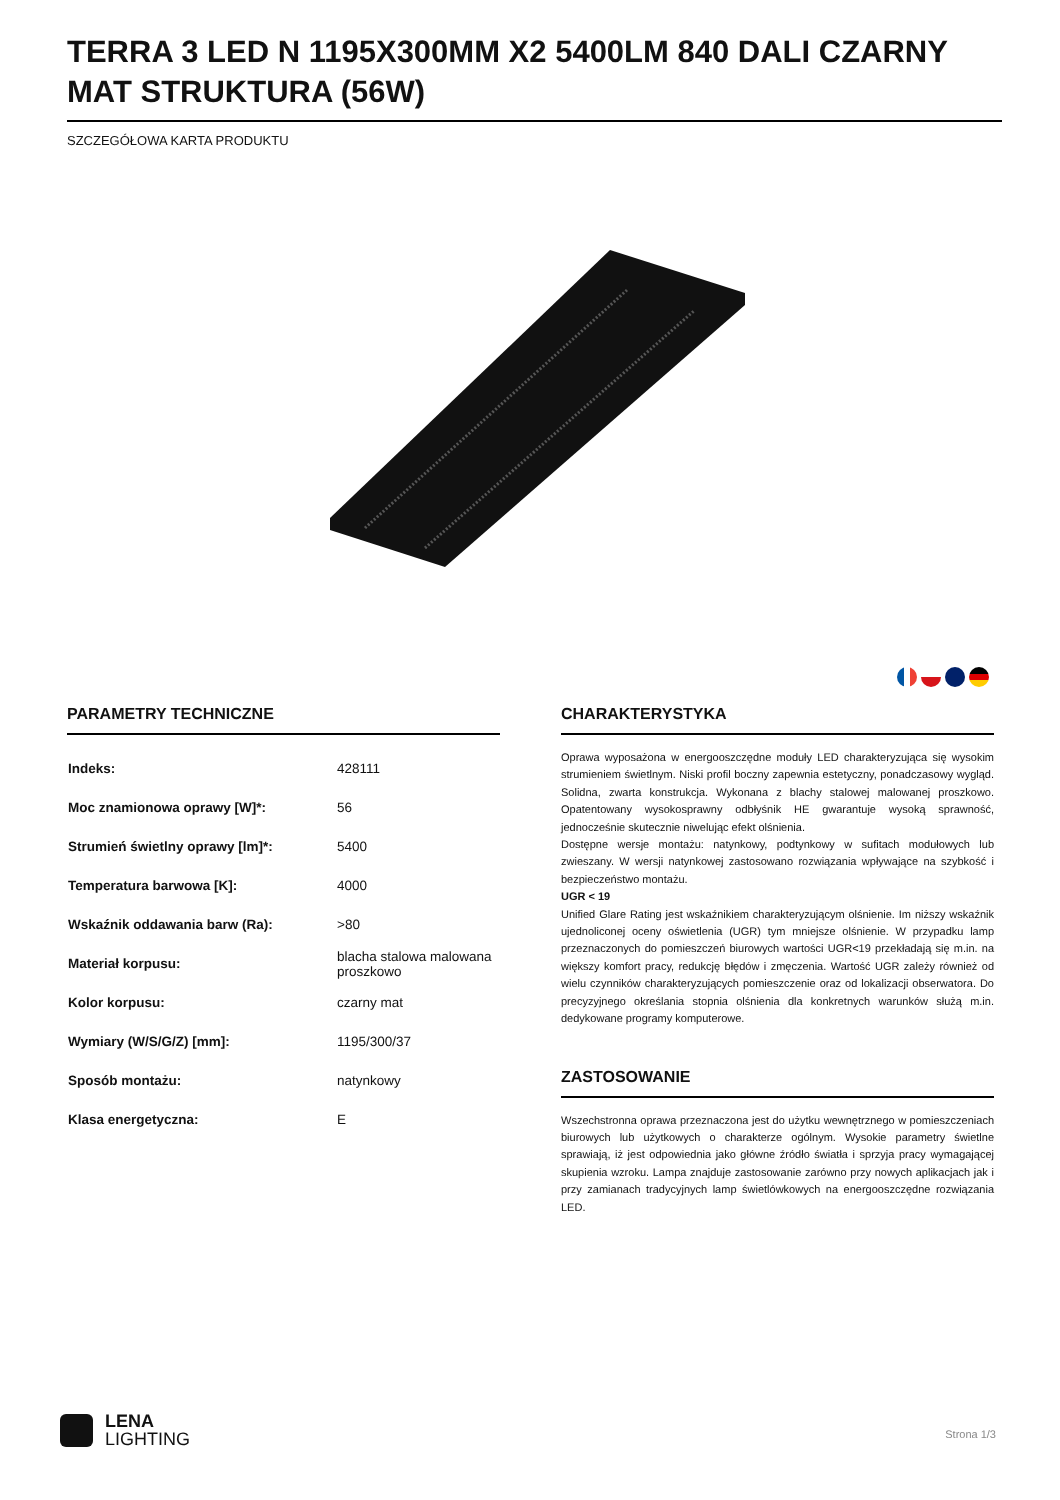TERRA 3 LED N 1195X300MM X2 5400LM 840 DALI CZARNY MAT STRUKTURA (56W)
SZCZEGÓŁOWA KARTA PRODUKTU
PARAMETRY TECHNICZNE
| Indeks: | 428111 |
| Moc znamionowa oprawy [W]*: | 56 |
| Strumień świetlny oprawy [lm]*: | 5400 |
| Temperatura barwowa [K]: | 4000 |
| Wskaźnik oddawania barw (Ra): | >80 |
| Materiał korpusu: | blacha stalowa malowana proszkowo |
| Kolor korpusu: | czarny mat |
| Wymiary (W/S/G/Z) [mm]: | 1195/300/37 |
| Sposób montażu: | natynkowy |
| Klasa energetyczna: | E |
CHARAKTERYSTYKA
Oprawa wyposażona w energooszczędne moduły LED charakteryzująca się wysokim strumieniem świetlnym. Niski profil boczny zapewnia estetyczny, ponadczasowy wygląd. Solidna, zwarta konstrukcja. Wykonana z blachy stalowej malowanej proszkowo. Opatentowany wysokosprawny odbłyśnik HE gwarantuje wysoką sprawność, jednocześnie skutecznie niwelując efekt olśnienia.
Dostępne wersje montażu: natynkowy, podtynkowy w sufitach modułowych lub zwieszany. W wersji natynkowej zastosowano rozwiązania wpływające na szybkość i bezpieczeństwo montażu.
UGR < 19
Unified Glare Rating jest wskaźnikiem charakteryzującym olśnienie. Im niższy wskaźnik ujednoliconej oceny oświetlenia (UGR) tym mniejsze olśnienie. W przypadku lamp przeznaczonych do pomieszczeń biurowych wartości UGR<19 przekładają się m.in. na większy komfort pracy, redukcję błędów i zmęczenia. Wartość UGR zależy również od wielu czynników charakteryzujących pomieszczenie oraz od lokalizacji obserwatora. Do precyzyjnego określania stopnia olśnienia dla konkretnych warunków służą m.in. dedykowane programy komputerowe.
ZASTOSOWANIE
Wszechstronna oprawa przeznaczona jest do użytku wewnętrznego w pomieszczeniach biurowych lub użytkowych o charakterze ogólnym. Wysokie parametry świetlne sprawiają, iż jest odpowiednia jako główne źródło światła i sprzyja pracy wymagającej skupienia wzroku. Lampa znajduje zastosowanie zarówno przy nowych aplikacjach jak i przy zamianach tradycyjnych lamp świetlówkowych na energooszczędne rozwiązania LED.
LENA
LIGHTING
Strona 1/3